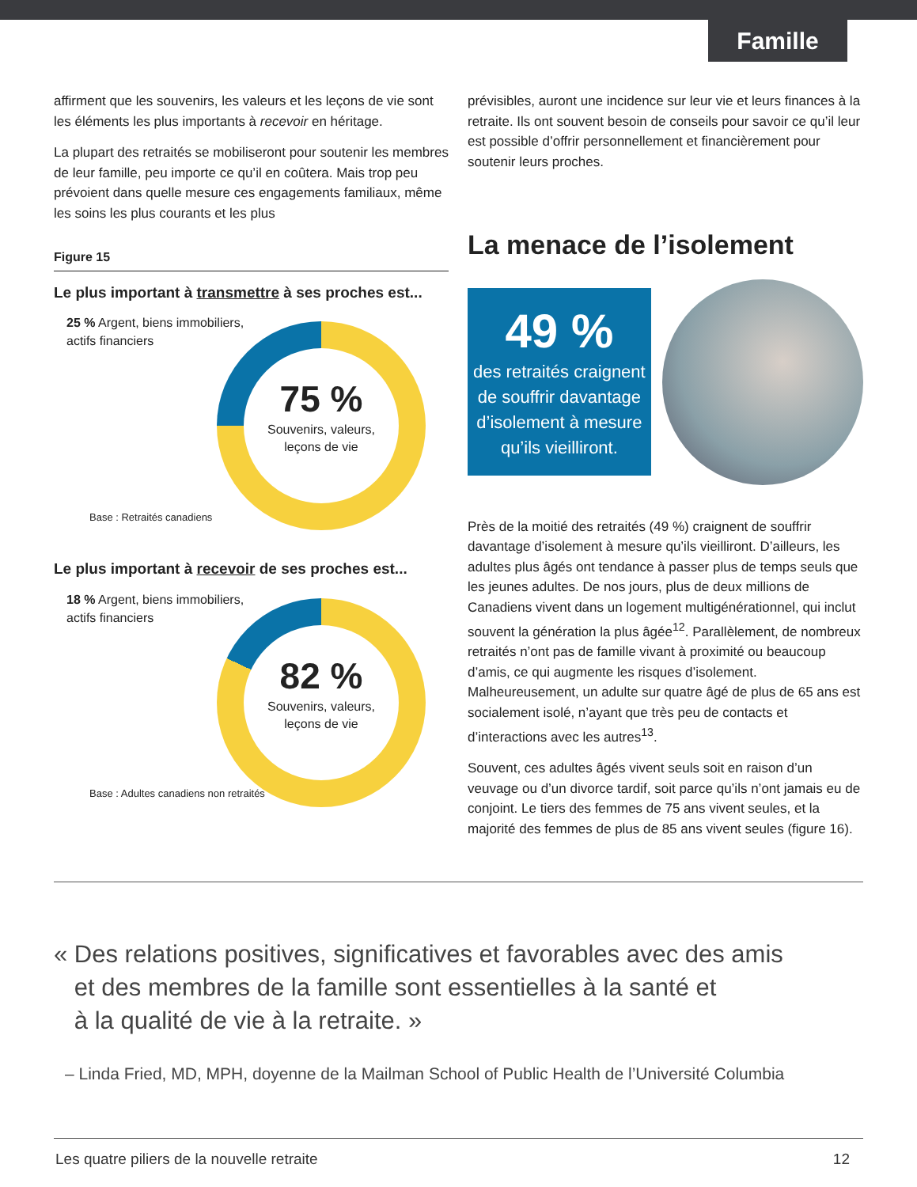Famille
affirment que les souvenirs, les valeurs et les leçons de vie sont les éléments les plus importants à recevoir en héritage.
La plupart des retraités se mobiliseront pour soutenir les membres de leur famille, peu importe ce qu’il en coûtera. Mais trop peu prévoient dans quelle mesure ces engagements familiaux, même les soins les plus courants et les plus
Figure 15
Le plus important à transmettre à ses proches est...
25 % Argent, biens immobiliers,
actifs financiers
75 %
Souvenirs, valeurs,
leçons de vie
Base : Retraités canadiens
Le plus important à recevoir de ses proches est...
18 % Argent, biens immobiliers,
actifs financiers
82 %
Souvenirs, valeurs,
leçons de vie
Base : Adultes canadiens non retraités
prévisibles, auront une incidence sur leur vie et leurs finances à la retraite. Ils ont souvent besoin de conseils pour savoir ce qu’il leur est possible d’offrir personnellement et financièrement pour soutenir leurs proches.
La menace de l’isolement
49 %
des retraités craignent de souffrir davantage d’isolement à mesure qu’ils vieilliront.
Près de la moitié des retraités (49 %) craignent de souffrir davantage d’isolement à mesure qu’ils vieilliront. D’ailleurs, les adultes plus âgés ont tendance à passer plus de temps seuls que les jeunes adultes. De nos jours, plus de deux millions de Canadiens vivent dans un logement multigénérationnel, qui inclut souvent la génération la plus âgée<sup>12</sup>. Parallèlement, de nombreux retraités n’ont pas de famille vivant à proximité ou beaucoup d’amis, ce qui augmente les risques d’isolement. Malheureusement, un adulte sur quatre âgé de plus de 65 ans est socialement isolé, n’ayant que très peu de contacts et d’interactions avec les autres<sup>13</sup>.
Souvent, ces adultes âgés vivent seuls soit en raison d’un veuvage ou d’un divorce tardif, soit parce qu’ils n’ont jamais eu de conjoint. Le tiers des femmes de 75 ans vivent seules, et la majorité des femmes de plus de 85 ans vivent seules (figure 16).
« Des relations positives, significatives et favorables avec des amis
et des membres de la famille sont essentielles à la santé et
à la qualité de vie à la retraite. »
– Linda Fried, MD, MPH, doyenne de la Mailman School of Public Health de l’Université Columbia
Les quatre piliers de la nouvelle retraite 12